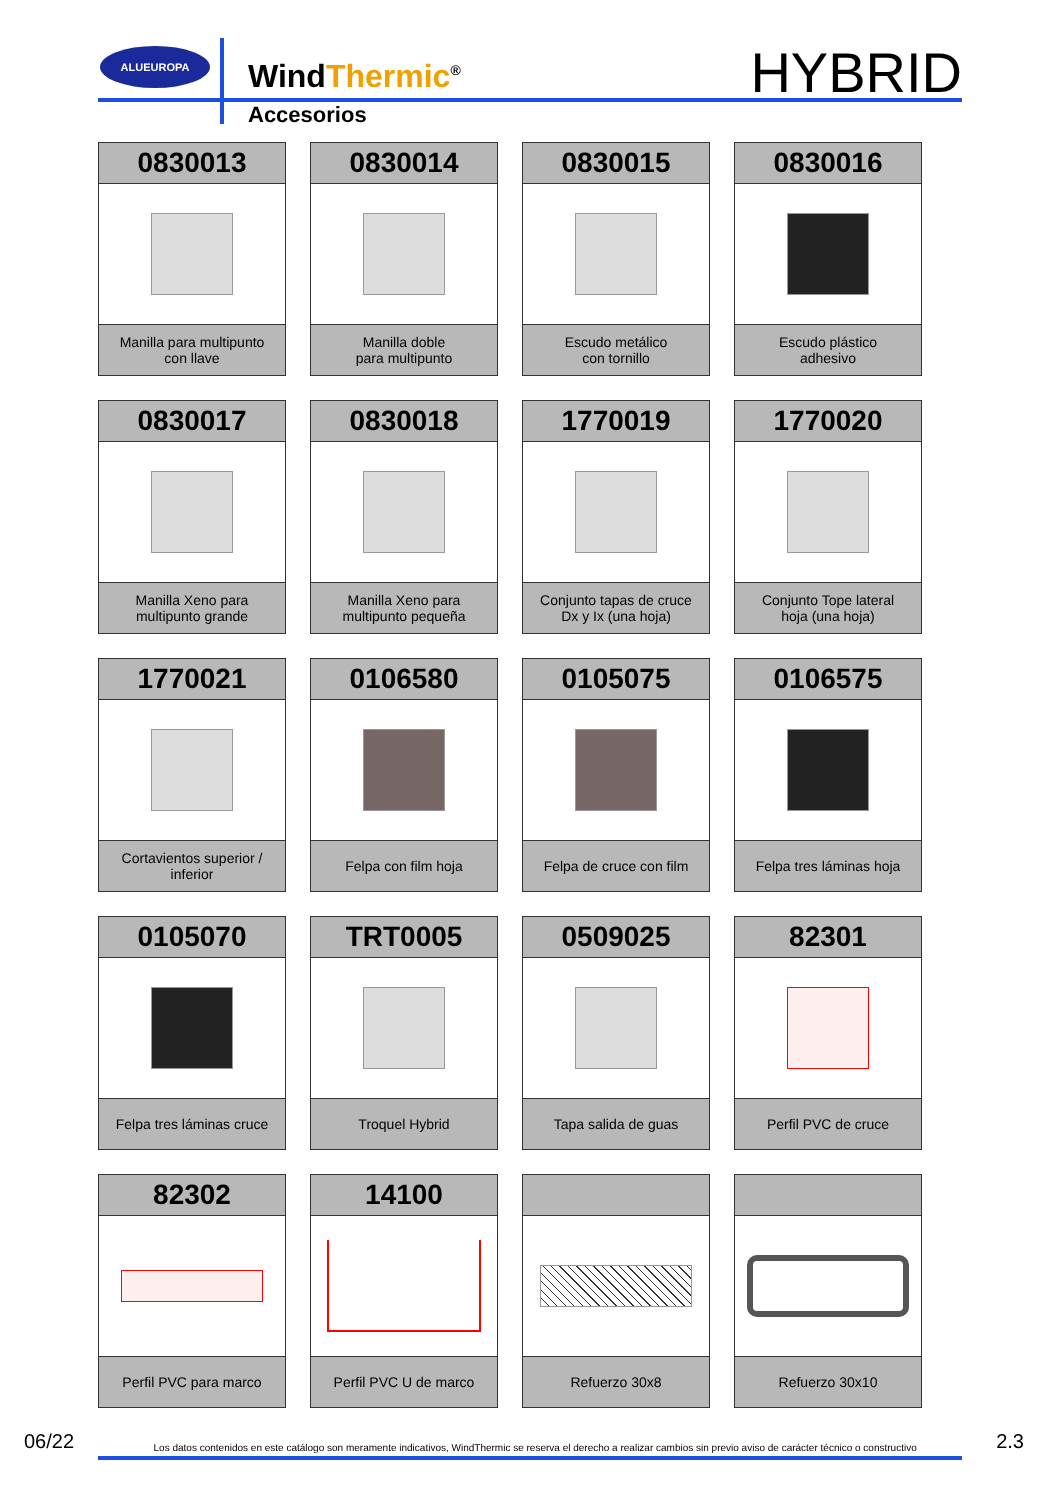ALUEUROPA
WindThermic<sup>®</sup>
Accesorios
HYBRID
0830013
Manilla para multipunto
con llave
0830014
Manilla doble
para multipunto
0830015
Escudo metálico
con tornillo
0830016
Escudo plástico
adhesivo
0830017
Manilla Xeno para
multipunto grande
0830018
Manilla Xeno para
multipunto pequeña
1770019
Conjunto tapas de cruce
Dx y Ix (una hoja)
1770020
Conjunto Tope lateral
hoja (una hoja)
1770021
Cortavientos superior / inferior
0106580
Felpa con film hoja
0105075
Felpa de cruce con film
0106575
Felpa tres láminas hoja
0105070
Felpa tres láminas cruce
TRT0005
Troquel Hybrid
0509025
Tapa salida de guas
82301
Perfil PVC de cruce
82302
Perfil PVC para marco
14100
Perfil PVC U de marco
Refuerzo 30x8
Refuerzo 30x10
06/22 Los datos contenidos en este catálogo son meramente indicativos, WindThermic se reserva el derecho a realizar cambios sin previo aviso de carácter técnico o constructivo 2.3